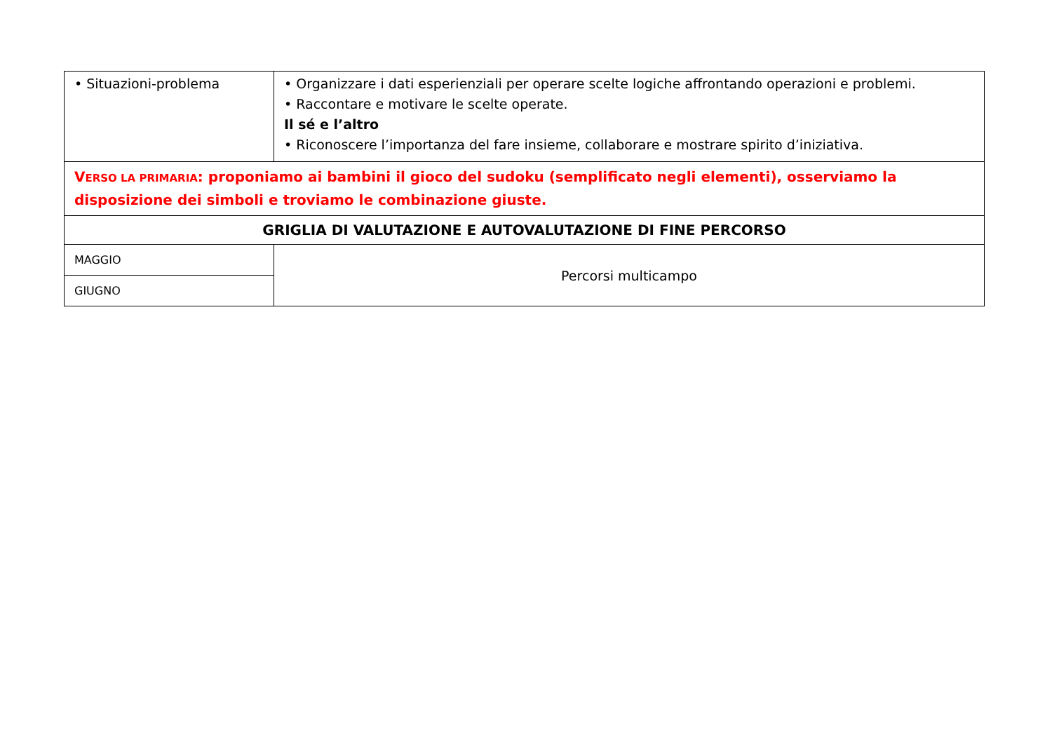| • Situazioni-problema | • Organizzare i dati esperienziali per operare scelte logiche affrontando operazioni e problemi. • Raccontare e motivare le scelte operate. Il sé e l’altro • Riconoscere l’importanza del fare insieme, collaborare e mostrare spirito d’iniziativa. |
| V ERSO LA PRIMARIA : proponiamo ai bambini il gioco del sudoku (semplificato negli elementi), osserviamo la disposizione dei simboli e troviamo le combinazione giuste. | |
| GRIGLIA DI VALUTAZIONE E AUTOVALUTAZIONE DI FINE PERCORSO | |
| MAGGIO | Percorsi multicampo |
| GIUGNO | |